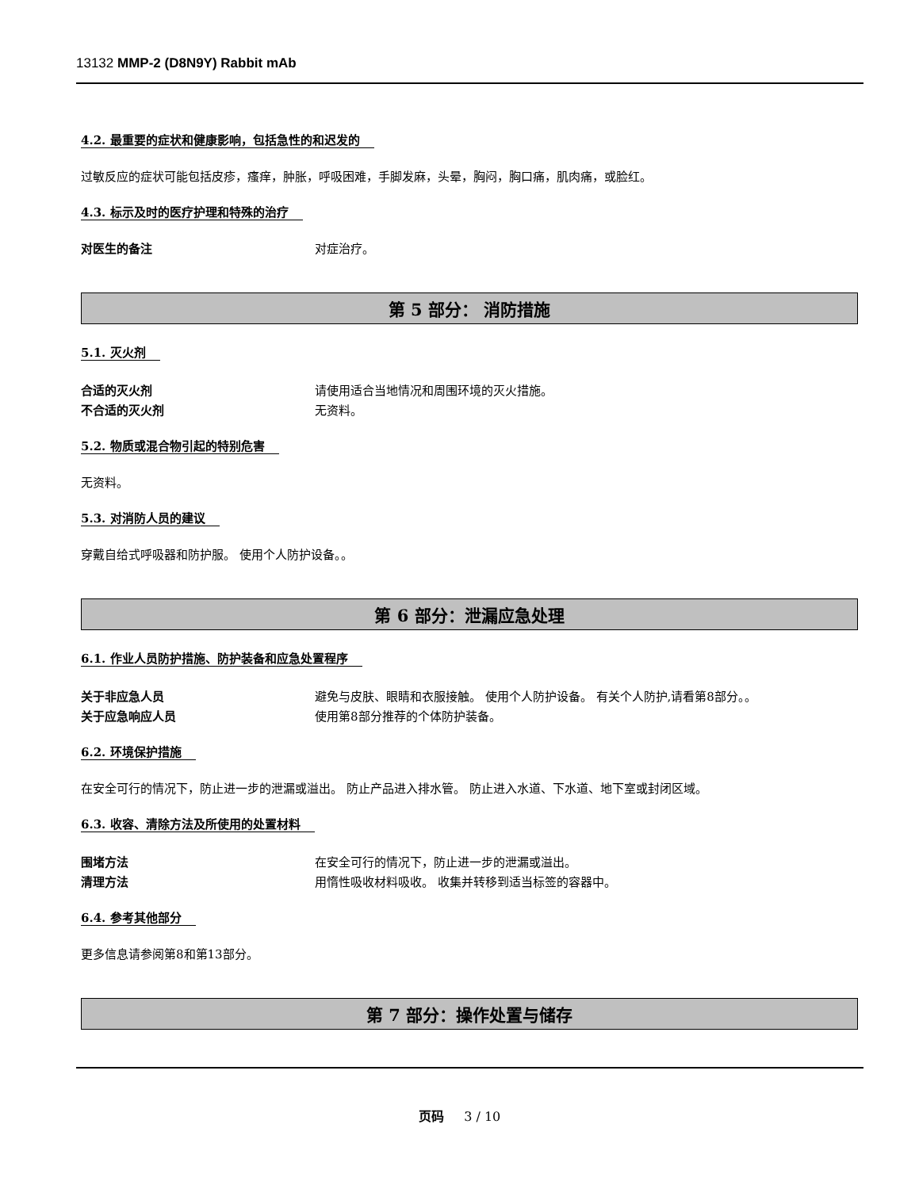13132 MMP-2 (D8N9Y) Rabbit mAb
4.2. 最重要的症状和健康影响，包括急性的和迟发的
过敏反应的症状可能包括皮疹，瘙痒，肿胀，呼吸困难，手脚发麻，头晕，胸闷，胸口痛，肌肉痛，或脸红。
4.3. 标示及时的医疗护理和特殊的治疗
对医生的备注 对症治疗。
第 5 部分： 消防措施
5.1. 灭火剂
合适的灭火剂 请使用适合当地情况和周围环境的灭火措施。
不合适的灭火剂 无资料。
5.2. 物质或混合物引起的特别危害
无资料。
5.3. 对消防人员的建议
穿戴自给式呼吸器和防护服。 使用个人防护设备。。
第 6 部分：泄漏应急处理
6.1. 作业人员防护措施、防护装备和应急处置程序
关于非应急人员 避免与皮肤、眼睛和衣服接触。 使用个人防护设备。 有关个人防护,请看第8部分。。
关于应急响应人员 使用第8部分推荐的个体防护装备。
6.2. 环境保护措施
在安全可行的情况下，防止进一步的泄漏或溢出。 防止产品进入排水管。 防止进入水道、下水道、地下室或封闭区域。
6.3. 收容、清除方法及所使用的处置材料
围堵方法 在安全可行的情况下，防止进一步的泄漏或溢出。
清理方法 用惰性吸收材料吸收。 收集并转移到适当标签的容器中。
6.4. 参考其他部分
更多信息请参阅第8和第13部分。
第 7 部分：操作处置与储存
页码 3 / 10